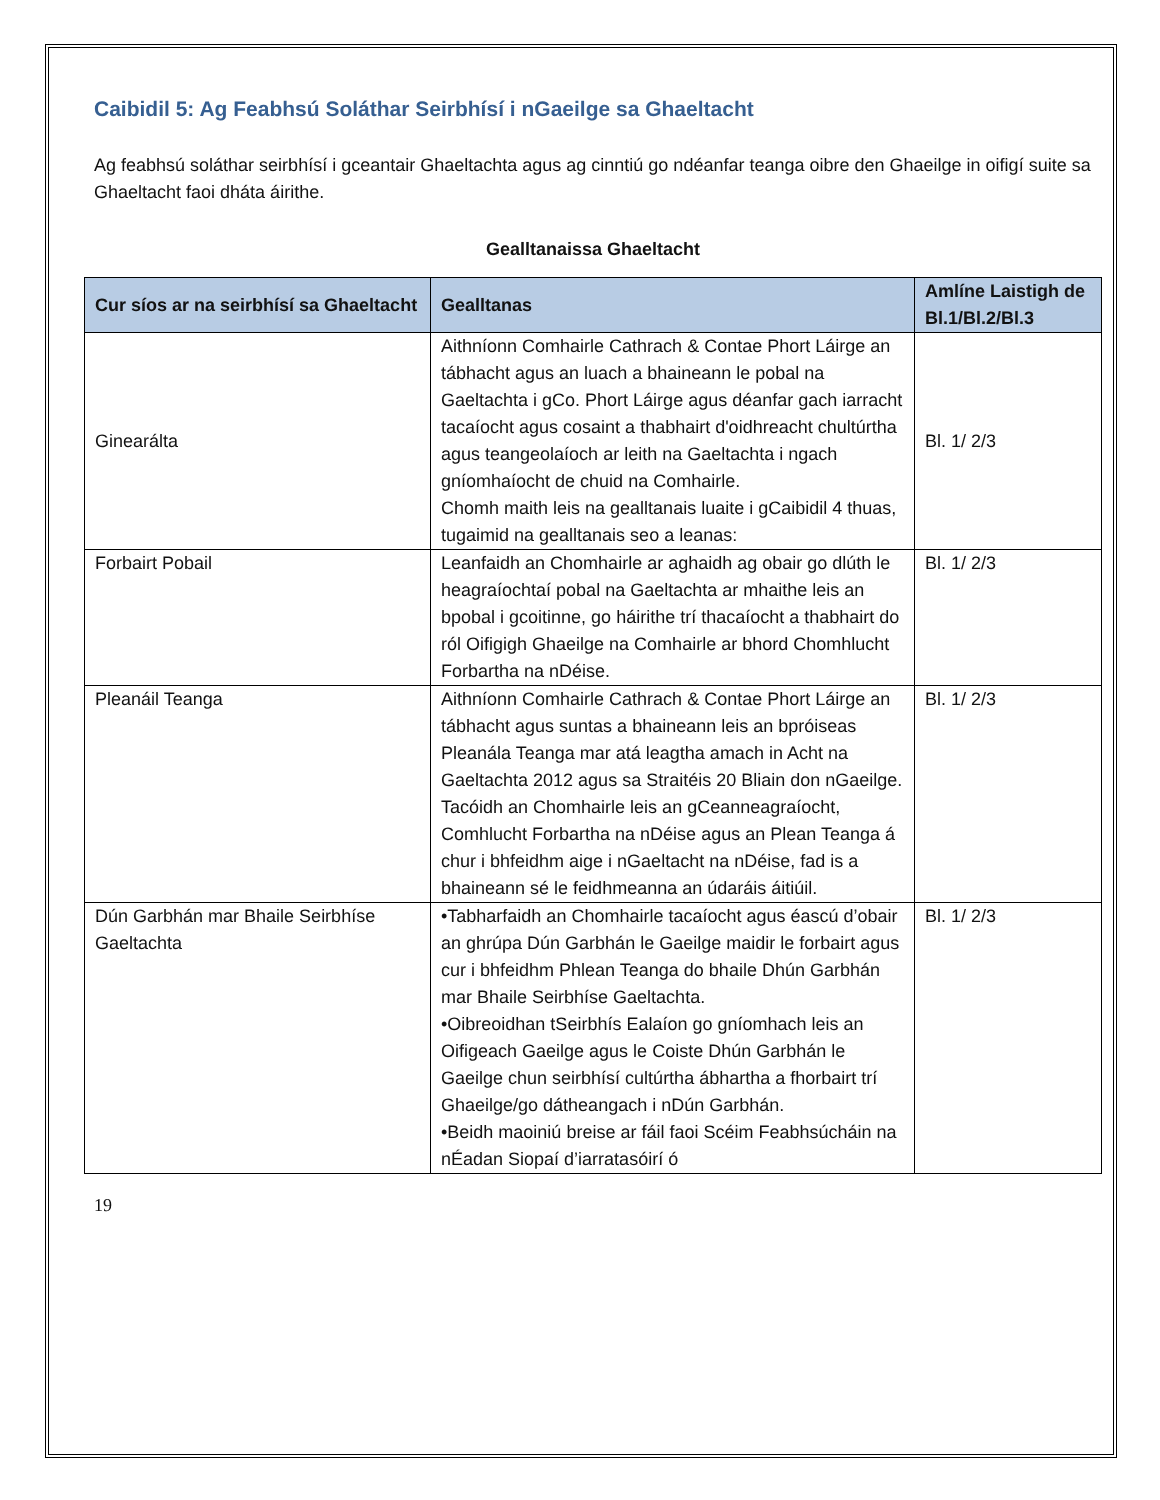Caibidil 5: Ag Feabhsú Soláthar Seirbhísí i nGaeilge sa Ghaeltacht
Ag feabhsú soláthar seirbhísí i gceantair Ghaeltachta agus ag cinntiú go ndéanfar teanga oibre den Ghaeilge in oifigí suite sa Ghaeltacht faoi dháta áirithe.
Gealltanaissa Ghaeltacht
| Cur síos ar na seirbhísí sa Ghaeltacht | Gealltanas | Amlíne Laistigh de Bl.1/Bl.2/Bl.3 |
| --- | --- | --- |
| Ginearálta | Aithníonn Comhairle Cathrach & Contae Phort Láirge an tábhacht agus an luach a bhaineann le pobal na Gaeltachta i gCo. Phort Láirge agus déanfar gach iarracht tacaíocht agus cosaint a thabhairt d'oidhreacht chultúrtha agus teangeolaíoch ar leith na Gaeltachta i ngach gníomhaíocht de chuid na Comhairle. Chomh maith leis na gealltanais luaite i gCaibidil 4 thuas, tugaimid na gealltanais seo a leanas: | Bl. 1/ 2/3 |
| Forbairt Pobail | Leanfaidh an Chomhairle ar aghaidh ag obair go dlúth le heagraíochtaí pobal na Gaeltachta ar mhaithe leis an bpobal i gcoitinne, go háirithe trí thacaíocht a thabhairt do ról Oifigigh Ghaeilge na Comhairle ar bhord Chomhlucht Forbartha na nDéise. | Bl. 1/ 2/3 |
| Pleanáil Teanga | Aithníonn Comhairle Cathrach & Contae Phort Láirge an tábhacht agus suntas a bhaineann leis an bpróiseas Pleanála Teanga mar atá leagtha amach in Acht na Gaeltachta 2012 agus sa Straitéis 20 Bliain don nGaeilge. Tacóidh an Chomhairle leis an gCeanneagraíocht, Comhlucht Forbartha na nDéise agus an Plean Teanga á chur i bhfeidhm aige i nGaeltacht na nDéise, fad is a bhaineann sé le feidhmeanna an údaráis áitiúil. | Bl. 1/ 2/3 |
| Dún Garbhán mar Bhaile Seirbhíse Gaeltachta | •Tabharfaidh an Chomhairle tacaíocht agus éascú d’obair an ghrúpa Dún Garbhán le Gaeilge maidir le forbairt agus cur i bhfeidhm Phlean Teanga do bhaile Dhún Garbhán mar Bhaile Seirbhíse Gaeltachta. •Oibreoidhan tSeirbhís Ealaíon go gníomhach leis an Oifigeach Gaeilge agus le Coiste Dhún Garbhán le Gaeilge chun seirbhísí cultúrtha ábhartha a fhorbairt trí Ghaeilge/go dátheangach i nDún Garbhán. •Beidh maoiniú breise ar fáil faoi Scéim Feabhsúcháin na nÉadan Siopaí d’iarratasóirí ó | Bl. 1/ 2/3 |
19